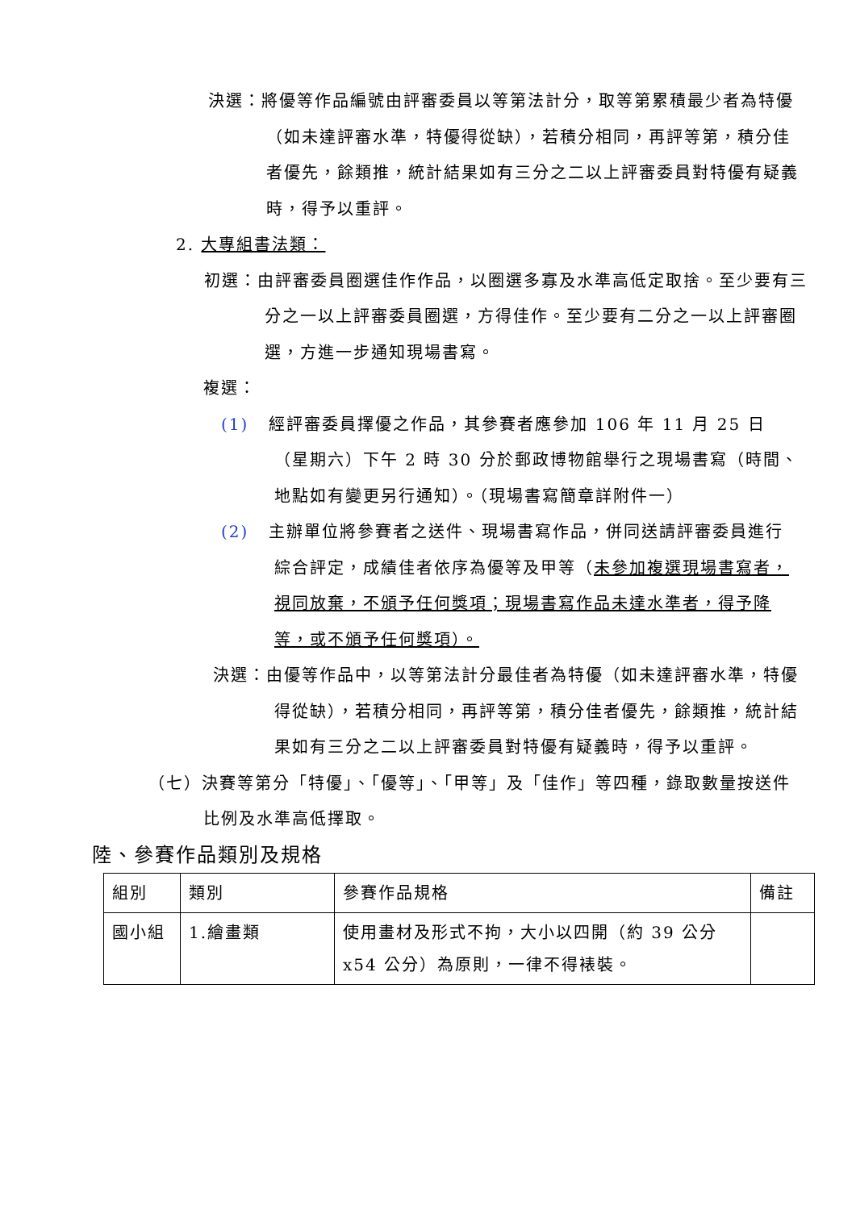決選：將優等作品編號由評審委員以等第法計分，取等第累積最少者為特優（如未達評審水準，特優得從缺），若積分相同，再評等第，積分佳者優先，餘類推，統計結果如有三分之二以上評審委員對特優有疑義時，得予以重評。
2. 大專組書法類：
初選：由評審委員圈選佳作作品，以圈選多寡及水準高低定取捨。至少要有三分之一以上評審委員圈選，方得佳作。至少要有二分之一以上評審圈選，方進一步通知現場書寫。
複選：
(1) 經評審委員擇優之作品，其參賽者應參加 106 年 11 月 25 日（星期六）下午 2 時 30 分於郵政博物館舉行之現場書寫（時間、地點如有變更另行通知）。（現場書寫簡章詳附件一）
(2) 主辦單位將參賽者之送件、現場書寫作品，併同送請評審委員進行綜合評定，成績佳者依序為優等及甲等（未參加複選現場書寫者，視同放棄，不頒予任何獎項；現場書寫作品未達水準者，得予降等，或不頒予任何獎項）。
決選：由優等作品中，以等第法計分最佳者為特優（如未達評審水準，特優得從缺），若積分相同，再評等第，積分佳者優先，餘類推，統計結果如有三分之二以上評審委員對特優有疑義時，得予以重評。
（七）決賽等第分「特優」、「優等」、「甲等」及「佳作」等四種，錄取數量按送件比例及水準高低擇取。
陸、參賽作品類別及規格
| 組別 | 類別 | 參賽作品規格 | 備註 |
| 國小組 | 1.繪畫類 | 使用畫材及形式不拘，大小以四開（約 39 公分x54 公分）為原則，一律不得裱裝。 | |